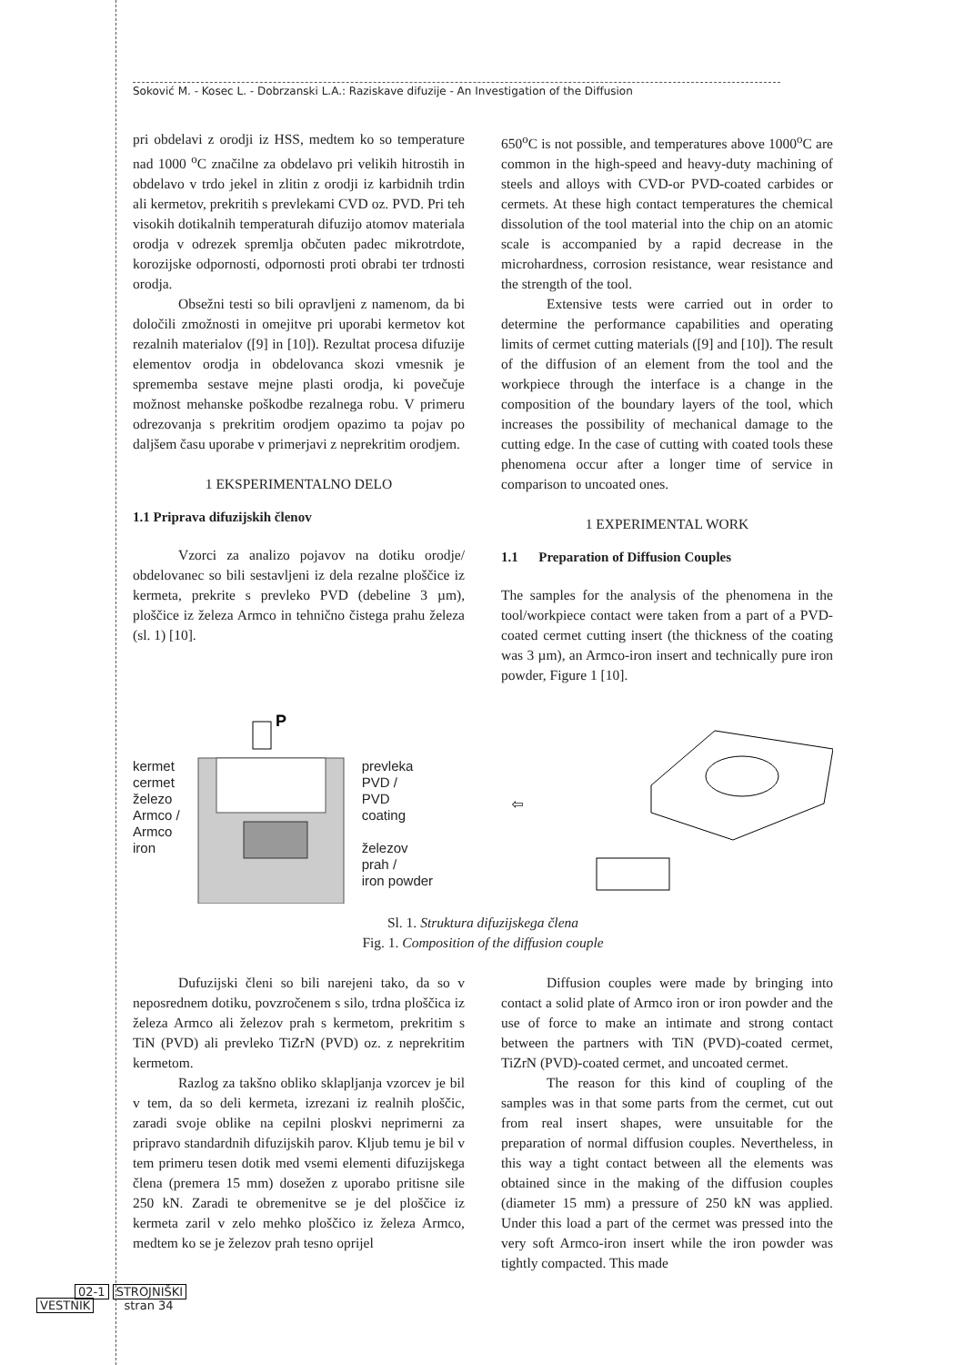Soković M. - Kosec L. - Dobrzanski L.A.: Raziskave difuzije - An Investigation of the Diffusion
pri obdelavi z orodji iz HSS, medtem ko so temperature nad 1000 <sup>o</sup>C značilne za obdelavo pri velikih hitrostih in obdelavo v trdo jekel in zlitin z orodji iz karbidnih trdin ali kermetov, prekritih s prevlekami CVD oz. PVD. Pri teh visokih dotikalnih temperaturah difuzijo atomov materiala orodja v odrezek spremlja občuten padec mikrotrdote, korozijske odpornosti, odpornosti proti obrabi ter trdnosti orodja.
Obsežni testi so bili opravljeni z namenom, da bi določili zmožnosti in omejitve pri uporabi kermetov kot rezalnih materialov ([9] in [10]). Rezultat procesa difuzije elementov orodja in obdelovanca skozi vmesnik je sprememba sestave mejne plasti orodja, ki povečuje možnost mehanske poškodbe rezalnega robu. V primeru odrezovanja s prekritim orodjem opazimo ta pojav po daljšem času uporabe v primerjavi z neprekritim orodjem.
1 EKSPERIMENTALNO DELO
1.1 Priprava difuzijskih členov
Vzorci za analizo pojavov na dotiku orodje/ obdelovanec so bili sestavljeni iz dela rezalne ploščice iz kermeta, prekrite s prevleko PVD (debeline 3 µm), ploščice iz železa Armco in tehnično čistega prahu železa (sl. 1) [10].
650<sup>o</sup>C is not possible, and temperatures above 1000<sup>o</sup>C are common in the high-speed and heavy-duty machining of steels and alloys with CVD-or PVD-coated carbides or cermets. At these high contact temperatures the chemical dissolution of the tool material into the chip on an atomic scale is accompanied by a rapid decrease in the microhardness, corrosion resistance, wear resistance and the strength of the tool.
Extensive tests were carried out in order to determine the performance capabilities and operating limits of cermet cutting materials ([9] and [10]). The result of the diffusion of an element from the tool and the workpiece through the interface is a change in the composition of the boundary layers of the tool, which increases the possibility of mechanical damage to the cutting edge. In the case of cutting with coated tools these phenomena occur after a longer time of service in comparison to uncoated ones.
1 EXPERIMENTAL WORK
1.1 Preparation of Diffusion Couples
The samples for the analysis of the phenomena in the tool/workpiece contact were taken from a part of a PVD-coated cermet cutting insert (the thickness of the coating was 3 µm), an Armco-iron insert and technically pure iron powder, Figure 1 [10].
kermet
cermet
železo
Armco /
Armco
iron
P
prevleka
PVD /
PVD
coating
železov
prah /
iron powder
⇦
Sl. 1. Struktura difuzijskega člena
Fig. 1. Composition of the diffusion couple
Dufuzijski členi so bili narejeni tako, da so v neposrednem dotiku, povzročenem s silo, trdna ploščica iz železa Armco ali železov prah s kermetom, prekritim s TiN (PVD) ali prevleko TiZrN (PVD) oz. z neprekritim kermetom.
Razlog za takšno obliko sklapljanja vzorcev je bil v tem, da so deli kermeta, izrezani iz realnih ploščic, zaradi svoje oblike na cepilni ploskvi neprimerni za pripravo standardnih difuzijskih parov. Kljub temu je bil v tem primeru tesen dotik med vsemi elementi difuzijskega člena (premera 15 mm) dosežen z uporabo pritisne sile 250 kN. Zaradi te obremenitve se je del ploščice iz kermeta zaril v zelo mehko ploščico iz železa Armco, medtem ko se je železov prah tesno oprijel
Diffusion couples were made by bringing into contact a solid plate of Armco iron or iron powder and the use of force to make an intimate and strong contact between the partners with TiN (PVD)-coated cermet, TiZrN (PVD)-coated cermet, and uncoated cermet.
The reason for this kind of coupling of the samples was in that some parts from the cermet, cut out from real insert shapes, were unsuitable for the preparation of normal diffusion couples. Nevertheless, in this way a tight contact between all the elements was obtained since in the making of the diffusion couples (diameter 15 mm) a pressure of 250 kN was applied. Under this load a part of the cermet was pressed into the very soft Armco-iron insert while the iron powder was tightly compacted. This made
02-1 STROJNIŠKI
VESTNIK stran 34